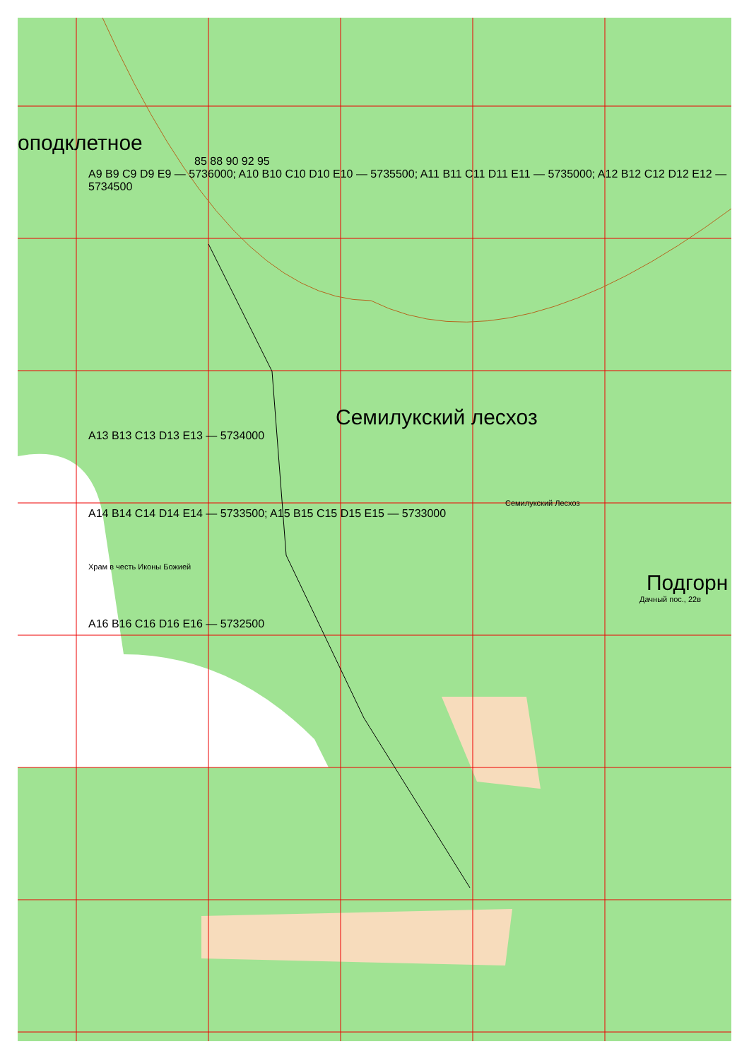оподклетное
85 88 90 92 95
A9 B9 C9 D9 E9 — 5736000; A10 B10 C10 D10 E10 — 5735500; A11 B11 C11 D11 E11 — 5735000; A12 B12 C12 D12 E12 — 5734500
Семилукский лесхоз
A13 B13 C13 D13 E13 — 5734000
Семилукский Лесхоз
A14 B14 C14 D14 E14 — 5733500; A15 B15 C15 D15 E15 — 5733000
Храм в честь Иконы Божией
Подгорн
Дачный пос., 22в
A16 B16 C16 D16 E16 — 5732500